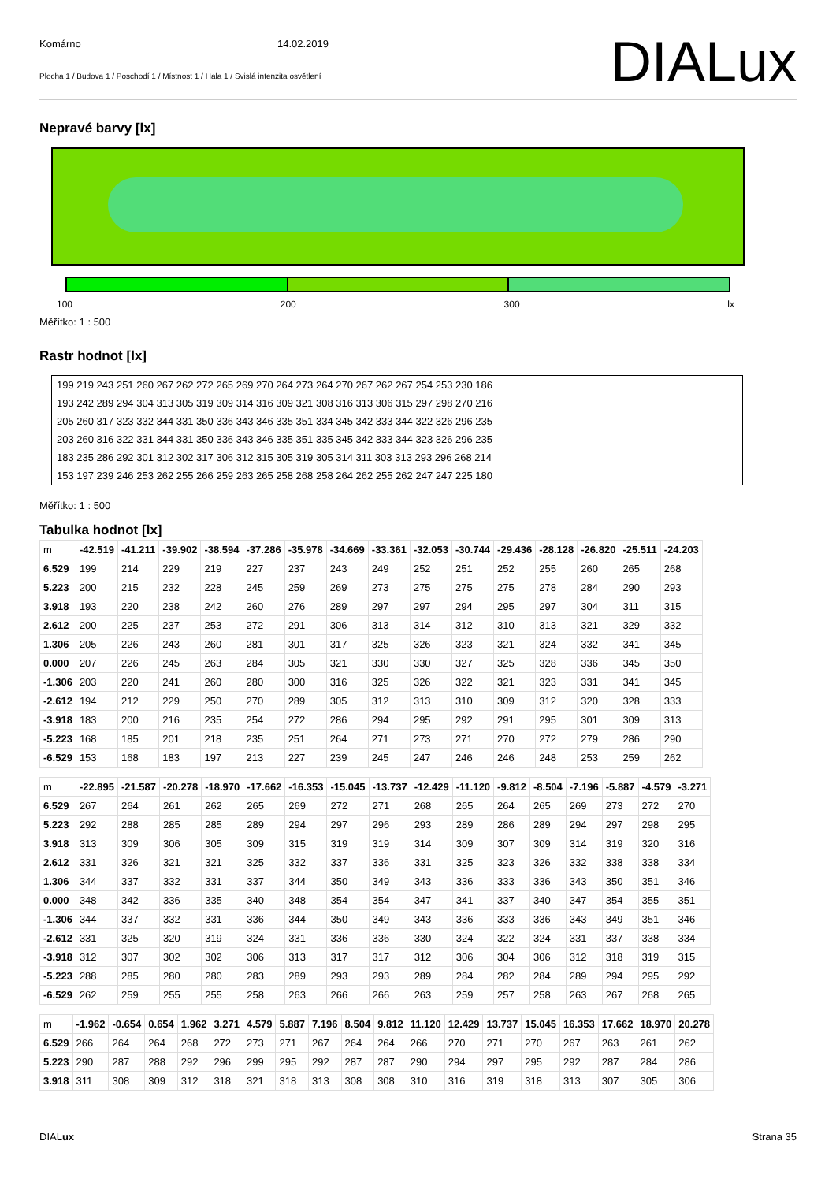Komárno 14.02.2019
Plocha 1 / Budova 1 / Poschodí 1 / Místnost 1 / Hala 1 / Svislá intenzita osvětlení
DIALux
Nepravé barvy [lx]
100 200 300 lx
Měřítko: 1 : 500
Rastr hodnot [lx]
199 219 243 251 260 267 262 272 265 269 270 264 273 264 270 267 262 267 254 253 230 186
193 242 289 294 304 313 305 319 309 314 316 309 321 308 316 313 306 315 297 298 270 216
205 260 317 323 332 344 331 350 336 343 346 335 351 334 345 342 333 344 322 326 296 235
203 260 316 322 331 344 331 350 336 343 346 335 351 335 345 342 333 344 323 326 296 235
183 235 286 292 301 312 302 317 306 312 315 305 319 305 314 311 303 313 293 296 268 214
153 197 239 246 253 262 255 266 259 263 265 258 268 258 264 262 255 262 247 247 225 180
Měřítko: 1 : 500
Tabulka hodnot [lx]
| m | -42.519 | -41.211 | -39.902 | -38.594 | -37.286 | -35.978 | -34.669 | -33.361 | -32.053 | -30.744 | -29.436 | -28.128 | -26.820 | -25.511 | -24.203 |
| 6.529 | 199 | 214 | 229 | 219 | 227 | 237 | 243 | 249 | 252 | 251 | 252 | 255 | 260 | 265 | 268 |
| 5.223 | 200 | 215 | 232 | 228 | 245 | 259 | 269 | 273 | 275 | 275 | 275 | 278 | 284 | 290 | 293 |
| 3.918 | 193 | 220 | 238 | 242 | 260 | 276 | 289 | 297 | 297 | 294 | 295 | 297 | 304 | 311 | 315 |
| 2.612 | 200 | 225 | 237 | 253 | 272 | 291 | 306 | 313 | 314 | 312 | 310 | 313 | 321 | 329 | 332 |
| 1.306 | 205 | 226 | 243 | 260 | 281 | 301 | 317 | 325 | 326 | 323 | 321 | 324 | 332 | 341 | 345 |
| 0.000 | 207 | 226 | 245 | 263 | 284 | 305 | 321 | 330 | 330 | 327 | 325 | 328 | 336 | 345 | 350 |
| -1.306 | 203 | 220 | 241 | 260 | 280 | 300 | 316 | 325 | 326 | 322 | 321 | 323 | 331 | 341 | 345 |
| -2.612 | 194 | 212 | 229 | 250 | 270 | 289 | 305 | 312 | 313 | 310 | 309 | 312 | 320 | 328 | 333 |
| -3.918 | 183 | 200 | 216 | 235 | 254 | 272 | 286 | 294 | 295 | 292 | 291 | 295 | 301 | 309 | 313 |
| -5.223 | 168 | 185 | 201 | 218 | 235 | 251 | 264 | 271 | 273 | 271 | 270 | 272 | 279 | 286 | 290 |
| -6.529 | 153 | 168 | 183 | 197 | 213 | 227 | 239 | 245 | 247 | 246 | 246 | 248 | 253 | 259 | 262 |
| m | -22.895 | -21.587 | -20.278 | -18.970 | -17.662 | -16.353 | -15.045 | -13.737 | -12.429 | -11.120 | -9.812 | -8.504 | -7.196 | -5.887 | -4.579 | -3.271 |
| 6.529 | 267 | 264 | 261 | 262 | 265 | 269 | 272 | 271 | 268 | 265 | 264 | 265 | 269 | 273 | 272 | 270 |
| 5.223 | 292 | 288 | 285 | 285 | 289 | 294 | 297 | 296 | 293 | 289 | 286 | 289 | 294 | 297 | 298 | 295 |
| 3.918 | 313 | 309 | 306 | 305 | 309 | 315 | 319 | 319 | 314 | 309 | 307 | 309 | 314 | 319 | 320 | 316 |
| 2.612 | 331 | 326 | 321 | 321 | 325 | 332 | 337 | 336 | 331 | 325 | 323 | 326 | 332 | 338 | 338 | 334 |
| 1.306 | 344 | 337 | 332 | 331 | 337 | 344 | 350 | 349 | 343 | 336 | 333 | 336 | 343 | 350 | 351 | 346 |
| 0.000 | 348 | 342 | 336 | 335 | 340 | 348 | 354 | 354 | 347 | 341 | 337 | 340 | 347 | 354 | 355 | 351 |
| -1.306 | 344 | 337 | 332 | 331 | 336 | 344 | 350 | 349 | 343 | 336 | 333 | 336 | 343 | 349 | 351 | 346 |
| -2.612 | 331 | 325 | 320 | 319 | 324 | 331 | 336 | 336 | 330 | 324 | 322 | 324 | 331 | 337 | 338 | 334 |
| -3.918 | 312 | 307 | 302 | 302 | 306 | 313 | 317 | 317 | 312 | 306 | 304 | 306 | 312 | 318 | 319 | 315 |
| -5.223 | 288 | 285 | 280 | 280 | 283 | 289 | 293 | 293 | 289 | 284 | 282 | 284 | 289 | 294 | 295 | 292 |
| -6.529 | 262 | 259 | 255 | 255 | 258 | 263 | 266 | 266 | 263 | 259 | 257 | 258 | 263 | 267 | 268 | 265 |
| m | -1.962 | -0.654 | 0.654 | 1.962 | 3.271 | 4.579 | 5.887 | 7.196 | 8.504 | 9.812 | 11.120 | 12.429 | 13.737 | 15.045 | 16.353 | 17.662 | 18.970 | 20.278 |
| 6.529 | 266 | 264 | 264 | 268 | 272 | 273 | 271 | 267 | 264 | 264 | 266 | 270 | 271 | 270 | 267 | 263 | 261 | 262 |
| 5.223 | 290 | 287 | 288 | 292 | 296 | 299 | 295 | 292 | 287 | 287 | 290 | 294 | 297 | 295 | 292 | 287 | 284 | 286 |
| 3.918 | 311 | 308 | 309 | 312 | 318 | 321 | 318 | 313 | 308 | 308 | 310 | 316 | 319 | 318 | 313 | 307 | 305 | 306 |
DIALux Strana 35